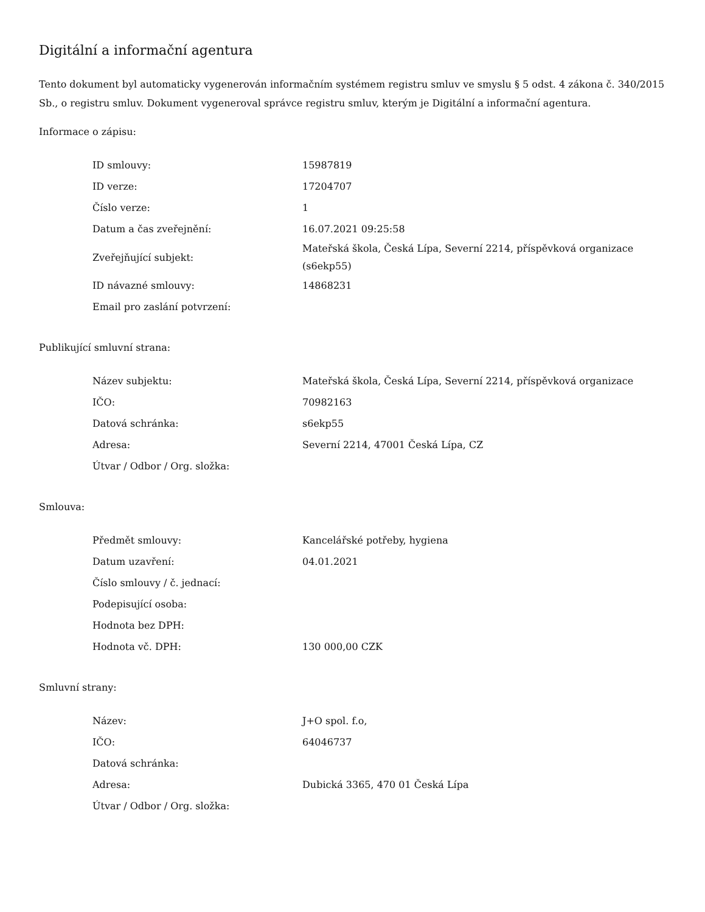Digitální a informační agentura
Tento dokument byl automaticky vygenerován informačním systémem registru smluv ve smyslu § 5 odst. 4 zákona č. 340/2015 Sb., o registru smluv. Dokument vygeneroval správce registru smluv, kterým je Digitální a informační agentura.
Informace o zápisu:
| ID smlouvy: | 15987819 |
| ID verze: | 17204707 |
| Číslo verze: | 1 |
| Datum a čas zveřejnění: | 16.07.2021 09:25:58 |
| Zveřejňující subjekt: | Mateřská škola, Česká Lípa, Severní 2214, příspěvková organizace (s6ekp55) |
| ID návazné smlouvy: | 14868231 |
| Email pro zaslání potvrzení: | |
Publikující smluvní strana:
| Název subjektu: | Mateřská škola, Česká Lípa, Severní 2214, příspěvková organizace |
| IČO: | 70982163 |
| Datová schránka: | s6ekp55 |
| Adresa: | Severní 2214, 47001 Česká Lípa, CZ |
| Útvar / Odbor / Org. složka: | |
Smlouva:
| Předmět smlouvy: | Kancelářské potřeby, hygiena |
| Datum uzavření: | 04.01.2021 |
| Číslo smlouvy / č. jednací: | |
| Podepisující osoba: | |
| Hodnota bez DPH: | |
| Hodnota vč. DPH: | 130 000,00 CZK |
Smluvní strany:
| Název: | J+O spol. f.o, |
| IČO: | 64046737 |
| Datová schránka: | |
| Adresa: | Dubická 3365, 470 01 Česká Lípa |
| Útvar / Odbor / Org. složka: | |